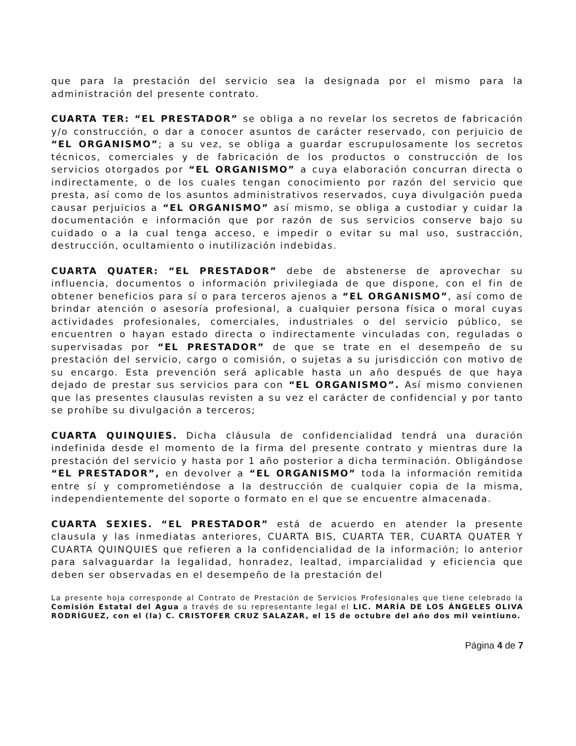que para la prestación del servicio sea la designada por el mismo para la administración del presente contrato.
CUARTA TER: “EL PRESTADOR” se obliga a no revelar los secretos de fabricación y/o construcción, o dar a conocer asuntos de carácter reservado, con perjuicio de “EL ORGANISMO”; a su vez, se obliga a guardar escrupulosamente los secretos técnicos, comerciales y de fabricación de los productos o construcción de los servicios otorgados por “EL ORGANISMO” a cuya elaboración concurran directa o indirectamente, o de los cuales tengan conocimiento por razón del servicio que presta, así como de los asuntos administrativos reservados, cuya divulgación pueda causar perjuicios a “EL ORGANISMO” así mismo, se obliga a custodiar y cuidar la documentación e información que por razón de sus servicios conserve bajo su cuidado o a la cual tenga acceso, e impedir o evitar su mal uso, sustracción, destrucción, ocultamiento o inutilización indebidas.
CUARTA QUATER: “EL PRESTADOR” debe de abstenerse de aprovechar su influencia, documentos o información privilegiada de que dispone, con el fin de obtener beneficios para sí o para terceros ajenos a “EL ORGANISMO”, así como de brindar atención o asesoría profesional, a cualquier persona física o moral cuyas actividades profesionales, comerciales, industriales o del servicio público, se encuentren o hayan estado directa o indirectamente vinculadas con, reguladas o supervisadas por “EL PRESTADOR” de que se trate en el desempeño de su prestación del servicio, cargo o comisión, o sujetas a su jurisdicción con motivo de su encargo. Esta prevención será aplicable hasta un año después de que haya dejado de prestar sus servicios para con “EL ORGANISMO”. Así mismo convienen que las presentes clausulas revisten a su vez el carácter de confidencial y por tanto se prohíbe su divulgación a terceros;
CUARTA QUINQUIES. Dicha cláusula de confidencialidad tendrá una duración indefinida desde el momento de la firma del presente contrato y mientras dure la prestación del servicio y hasta por 1 año posterior a dicha terminación. Obligándose “EL PRESTADOR”, en devolver a “EL ORGANISMO” toda la información remitida entre sí y comprometiéndose a la destrucción de cualquier copia de la misma, independientemente del soporte o formato en el que se encuentre almacenada.
CUARTA SEXIES. “EL PRESTADOR” está de acuerdo en atender la presente clausula y las inmediatas anteriores, CUARTA BIS, CUARTA TER, CUARTA QUATER Y CUARTA QUINQUIES que refieren a la confidencialidad de la información; lo anterior para salvaguardar la legalidad, honradez, lealtad, imparcialidad y eficiencia que deben ser observadas en el desempeño de la prestación del
La presente hoja corresponde al Contrato de Prestación de Servicios Profesionales que tiene celebrado la Comisión Estatal del Agua a través de su representante legal el LIC. MARÍA DE LOS ÁNGELES OLIVA RODRÍGUEZ, con el (la) C. CRISTOFER CRUZ SALAZAR, el 15 de octubre del año dos mil veintiuno.
Página 4 de 7